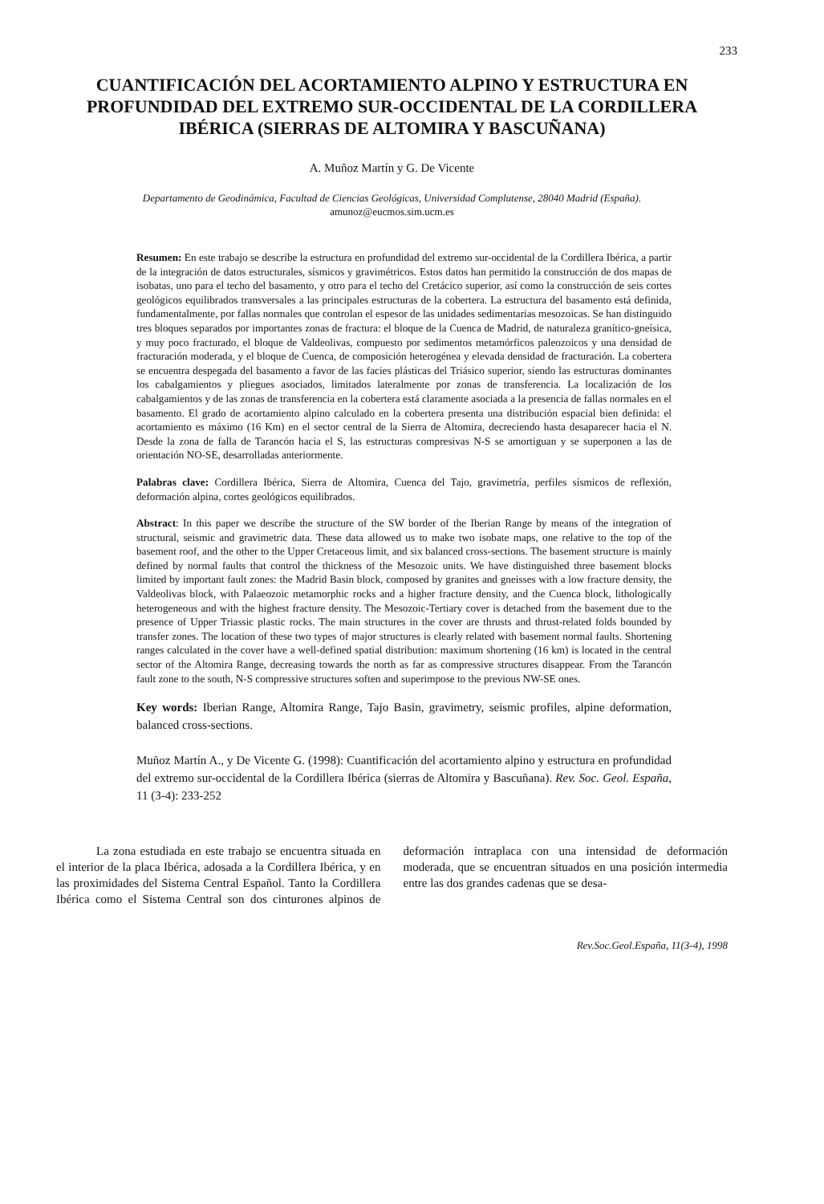233
CUANTIFICACIÓN DEL ACORTAMIENTO ALPINO Y ESTRUCTURA EN PROFUNDIDAD DEL EXTREMO SUR-OCCIDENTAL DE LA CORDILLERA IBÉRICA (SIERRAS DE ALTOMIRA Y BASCUÑANA)
A. Muñoz Martín y G. De Vicente
Departamento de Geodinámica, Facultad de Ciencias Geológicas, Universidad Complutense, 28040 Madrid (España).
amunoz@eucmos.sim.ucm.es
Resumen: En este trabajo se describe la estructura en profundidad del extremo sur-occidental de la Cordillera Ibérica, a partir de la integración de datos estructurales, sísmicos y gravimétricos. Estos datos han permitido la construcción de dos mapas de isobatas, uno para el techo del basamento, y otro para el techo del Cretácico superior, así como la construcción de seis cortes geológicos equilibrados transversales a las principales estructuras de la cobertera. La estructura del basamento está definida, fundamentalmente, por fallas normales que controlan el espesor de las unidades sedimentarias mesozoicas. Se han distinguido tres bloques separados por importantes zonas de fractura: el bloque de la Cuenca de Madrid, de naturaleza granítico-gneísica, y muy poco fracturado, el bloque de Valdeolivas, compuesto por sedimentos metamórficos paleozoicos y una densidad de fracturación moderada, y el bloque de Cuenca, de composición heterogénea y elevada densidad de fracturación. La cobertera se encuentra despegada del basamento a favor de las facies plásticas del Triásico superior, siendo las estructuras dominantes los cabalgamientos y pliegues asociados, limitados lateralmente por zonas de transferencia. La localización de los cabalgamientos y de las zonas de transferencia en la cobertera está claramente asociada a la presencia de fallas normales en el basamento. El grado de acortamiento alpino calculado en la cobertera presenta una distribución espacial bien definida: el acortamiento es máximo (16 Km) en el sector central de la Sierra de Altomira, decreciendo hasta desaparecer hacia el N. Desde la zona de falla de Tarancón hacia el S, las estructuras compresivas N-S se amortiguan y se superponen a las de orientación NO-SE, desarrolladas anteriormente.
Palabras clave: Cordillera Ibérica, Sierra de Altomira, Cuenca del Tajo, gravimetría, perfiles sísmicos de reflexión, deformación alpina, cortes geológicos equilibrados.
Abstract: In this paper we describe the structure of the SW border of the Iberian Range by means of the integration of structural, seismic and gravimetric data. These data allowed us to make two isobate maps, one relative to the top of the basement roof, and the other to the Upper Cretaceous limit, and six balanced cross-sections. The basement structure is mainly defined by normal faults that control the thickness of the Mesozoic units. We have distinguished three basement blocks limited by important fault zones: the Madrid Basin block, composed by granites and gneisses with a low fracture density, the Valdeolivas block, with Palaeozoic metamorphic rocks and a higher fracture density, and the Cuenca block, lithologically heterogeneous and with the highest fracture density. The Mesozoic-Tertiary cover is detached from the basement due to the presence of Upper Triassic plastic rocks. The main structures in the cover are thrusts and thrust-related folds bounded by transfer zones. The location of these two types of major structures is clearly related with basement normal faults. Shortening ranges calculated in the cover have a well-defined spatial distribution: maximum shortening (16 km) is located in the central sector of the Altomira Range, decreasing towards the north as far as compressive structures disappear. From the Tarancón fault zone to the south, N-S compressive structures soften and superimpose to the previous NW-SE ones.
Key words: Iberian Range, Altomira Range, Tajo Basin, gravimetry, seismic profiles, alpine deformation, balanced cross-sections.
Muñoz Martín A., y De Vicente G. (1998): Cuantificación del acortamiento alpino y estructura en profundidad del extremo sur-occidental de la Cordillera Ibérica (sierras de Altomira y Bascuñana). Rev. Soc. Geol. España, 11 (3-4): 233-252
La zona estudiada en este trabajo se encuentra situada en el interior de la placa Ibérica, adosada a la Cordillera Ibérica, y en las proximidades del Sistema Central Español. Tanto la Cordillera Ibérica como el Sistema Central son dos cinturones alpinos de deformación intraplaca con una intensidad de deformación moderada, que se encuentran situados en una posición intermedia entre las dos grandes cadenas que se desa-
Rev.Soc.Geol.España, 11(3-4), 1998